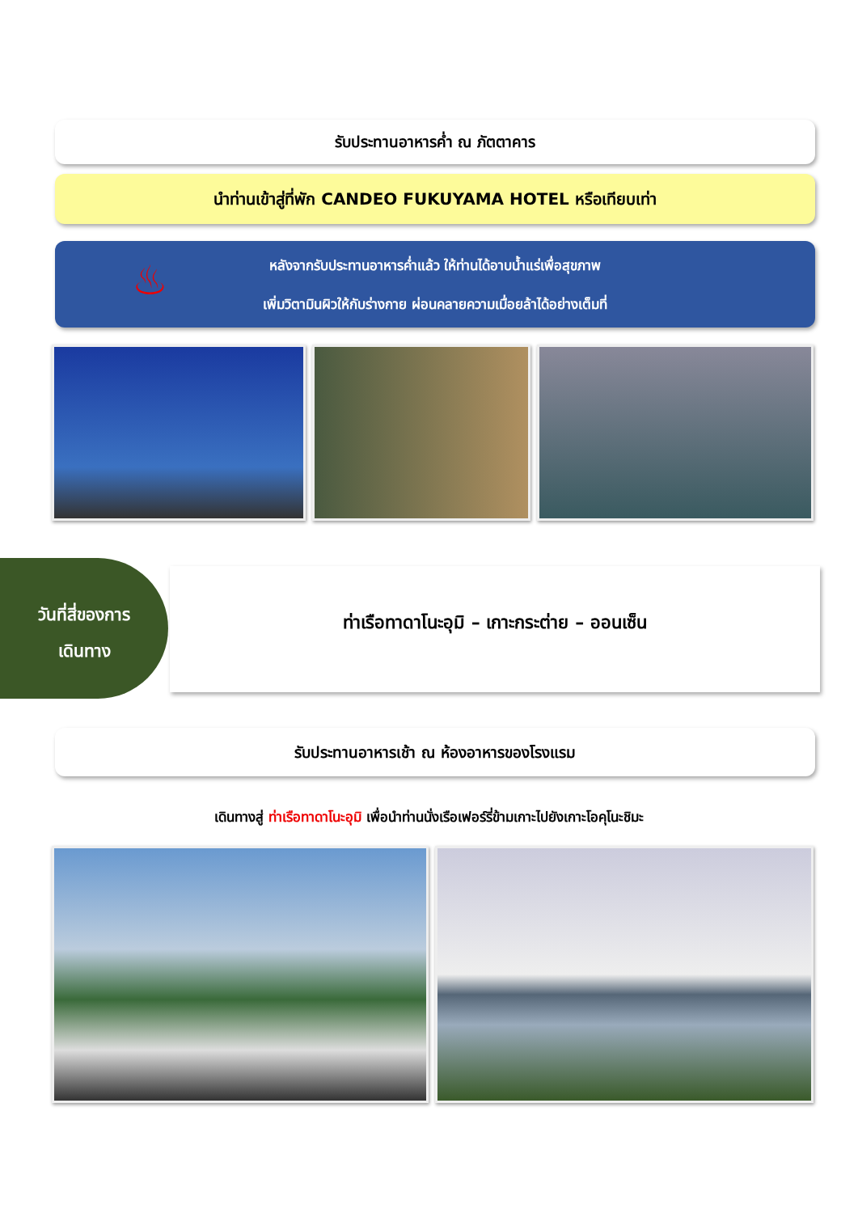รับประทานอาหารค่ำ ณ ภัตตาคาร
นำท่านเข้าสู่ที่พัก CANDEO FUKUYAMA HOTEL หรือเทียบเท่า
♨
หลังจากรับประทานอาหารค่ำแล้ว ให้ท่านได้อาบน้ำแร่เพื่อสุขภาพ
เพิ่มวิตามินผิวให้กับร่างกาย ผ่อนคลายความเมื่อยล้าได้อย่างเต็มที่
วันที่สี่ของการ
เดินทาง
ท่าเรือทาดาโนะอุมิ – เกาะกระต่าย – ออนเซ็น
รับประทานอาหารเช้า ณ ห้องอาหารของโรงแรม
เดินทางสู่ ท่าเรือทาดาโนะอุมิ เพื่อนำท่านนั่งเรือเฟอร์รี่ข้ามเกาะไปยังเกาะโอคุโนะชิมะ